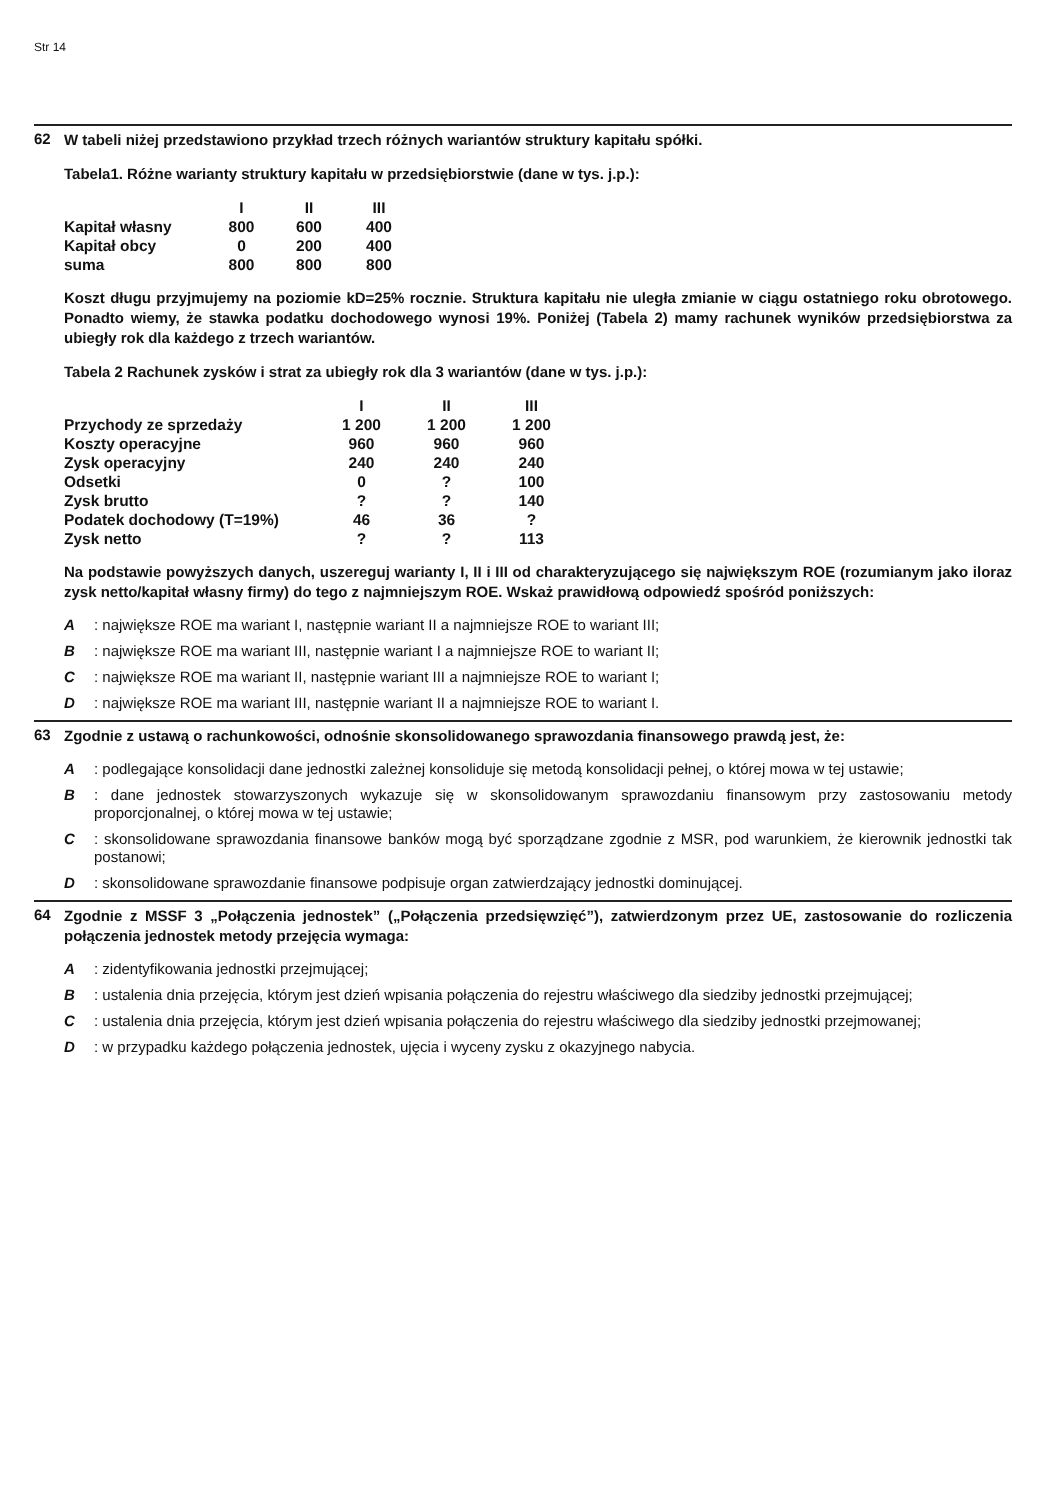Str 14
62
W tabeli niżej przedstawiono przykład trzech różnych wariantów struktury kapitału spółki.
Tabela1. Różne warianty struktury kapitału w przedsiębiorstwie (dane w tys. j.p.):
| | I | II | III |
| Kapitał własny | 800 | 600 | 400 |
| Kapitał obcy | 0 | 200 | 400 |
| suma | 800 | 800 | 800 |
Koszt długu przyjmujemy na poziomie kD=25% rocznie. Struktura kapitału nie uległa zmianie w ciągu ostatniego roku obrotowego. Ponadto wiemy, że stawka podatku dochodowego wynosi 19%. Poniżej (Tabela 2) mamy rachunek wyników przedsiębiorstwa za ubiegły rok dla każdego z trzech wariantów.
Tabela 2 Rachunek zysków i strat za ubiegły rok dla 3 wariantów (dane w tys. j.p.):
| | I | II | III |
| Przychody ze sprzedaży | 1 200 | 1 200 | 1 200 |
| Koszty operacyjne | 960 | 960 | 960 |
| Zysk operacyjny | 240 | 240 | 240 |
| Odsetki | 0 | ? | 100 |
| Zysk brutto | ? | ? | 140 |
| Podatek dochodowy (T=19%) | 46 | 36 | ? |
| Zysk netto | ? | ? | 113 |
Na podstawie powyższych danych, uszereguj warianty I, II i III od charakteryzującego się największym ROE (rozumianym jako iloraz zysk netto/kapitał własny firmy) do tego z najmniejszym ROE. Wskaż prawidłową odpowiedź spośród poniższych:
A: największe ROE ma wariant I, następnie wariant II a najmniejsze ROE to wariant III;
B: największe ROE ma wariant III, następnie wariant I a najmniejsze ROE to wariant II;
C: największe ROE ma wariant II, następnie wariant III a najmniejsze ROE to wariant I;
D: największe ROE ma wariant III, następnie wariant II a najmniejsze ROE to wariant I.
63
Zgodnie z ustawą o rachunkowości, odnośnie skonsolidowanego sprawozdania finansowego prawdą jest, że:
A: podlegające konsolidacji dane jednostki zależnej konsoliduje się metodą konsolidacji pełnej, o której mowa w tej ustawie;
B: dane jednostek stowarzyszonych wykazuje się w skonsolidowanym sprawozdaniu finansowym przy zastosowaniu metody proporcjonalnej, o której mowa w tej ustawie;
C: skonsolidowane sprawozdania finansowe banków mogą być sporządzane zgodnie z MSR, pod warunkiem, że kierownik jednostki tak postanowi;
D: skonsolidowane sprawozdanie finansowe podpisuje organ zatwierdzający jednostki dominującej.
64
Zgodnie z MSSF 3 „Połączenia jednostek” („Połączenia przedsięwzięć”), zatwierdzonym przez UE, zastosowanie do rozliczenia połączenia jednostek metody przejęcia wymaga:
A: zidentyfikowania jednostki przejmującej;
B: ustalenia dnia przejęcia, którym jest dzień wpisania połączenia do rejestru właściwego dla siedziby jednostki przejmującej;
C: ustalenia dnia przejęcia, którym jest dzień wpisania połączenia do rejestru właściwego dla siedziby jednostki przejmowanej;
D: w przypadku każdego połączenia jednostek, ujęcia i wyceny zysku z okazyjnego nabycia.